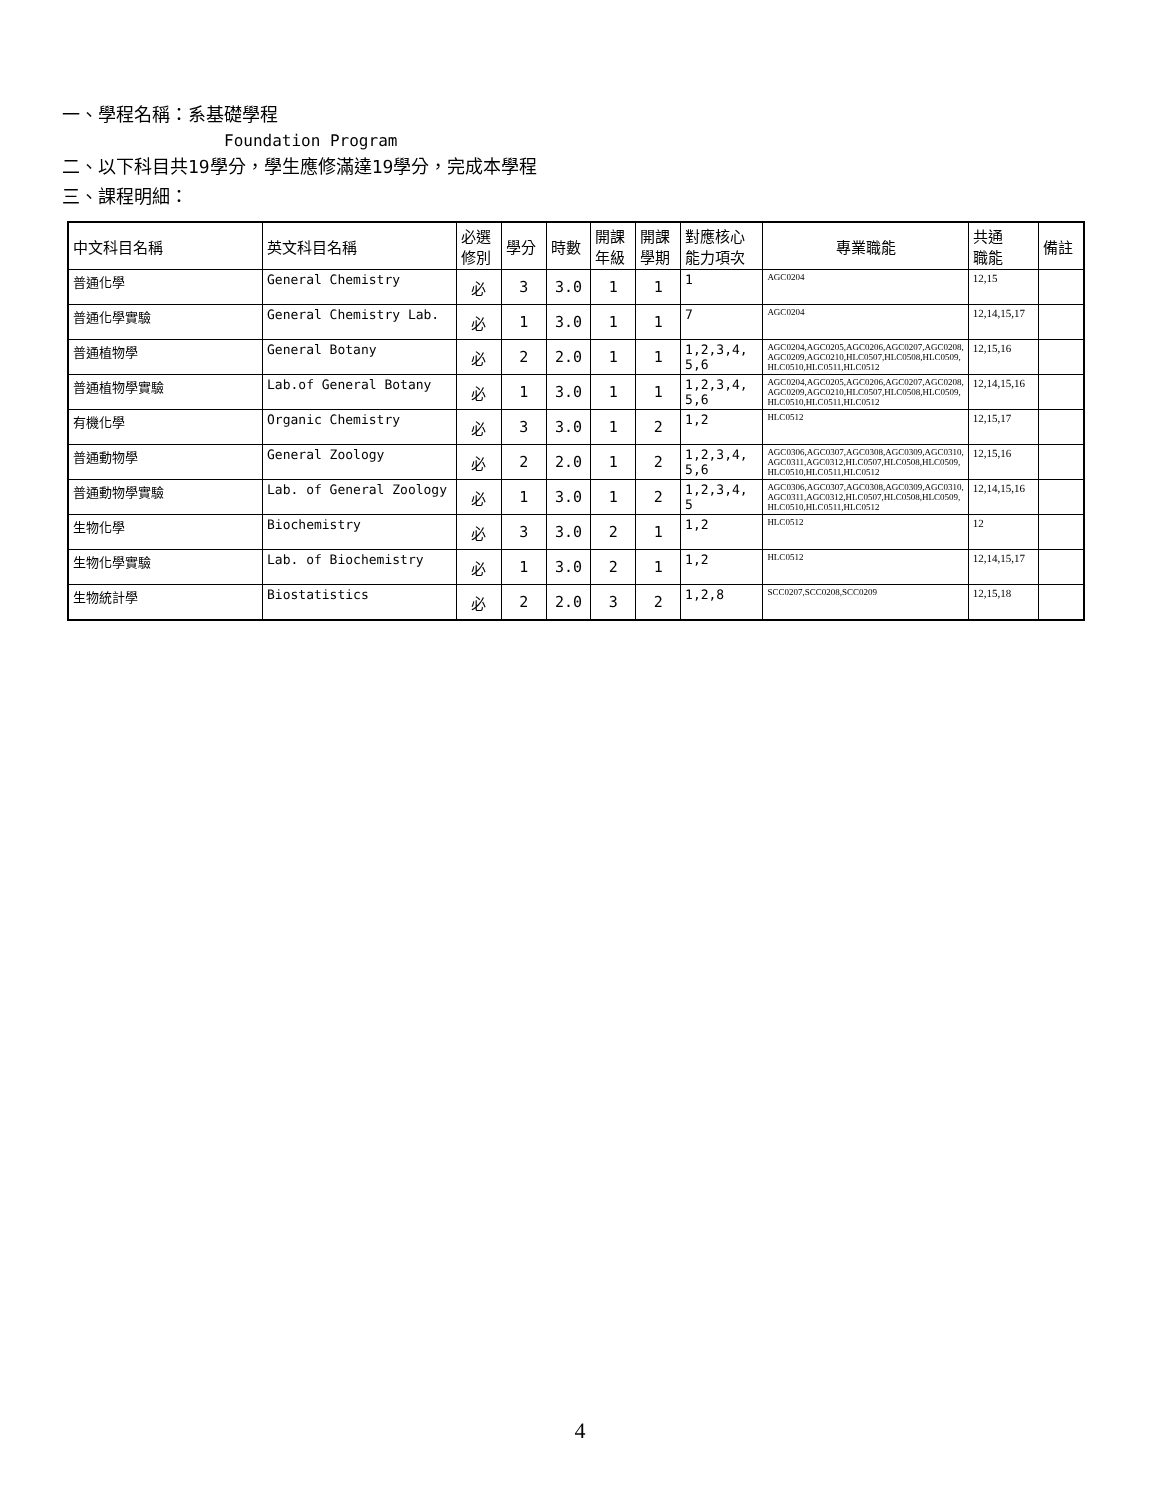一、學程名稱：系基礎學程
Foundation Program
二、以下科目共19學分，學生應修滿達19學分，完成本學程
三、課程明細：
| 中文科目名稱 | 英文科目名稱 | 必選 修別 | 學分 | 時數 | 開課 年級 | 開課 學期 | 對應核心 能力項次 | 專業職能 | 共通 職能 | 備註 |
| --- | --- | --- | --- | --- | --- | --- | --- | --- | --- | --- |
| 普通化學 | General Chemistry | 必 | 3 | 3.0 | 1 | 1 | 1 | AGC0204 | 12,15 | |
| 普通化學實驗 | General Chemistry Lab. | 必 | 1 | 3.0 | 1 | 1 | 7 | AGC0204 | 12,14,15,17 | |
| 普通植物學 | General Botany | 必 | 2 | 2.0 | 1 | 1 | 1,2,3,4, 5,6 | AGC0204,AGC0205,AGC0206,AGC0207,AGC0208, AGC0209,AGC0210,HLC0507,HLC0508,HLC0509, HLC0510,HLC0511,HLC0512 | 12,15,16 | |
| 普通植物學實驗 | Lab.of General Botany | 必 | 1 | 3.0 | 1 | 1 | 1,2,3,4, 5,6 | AGC0204,AGC0205,AGC0206,AGC0207,AGC0208, AGC0209,AGC0210,HLC0507,HLC0508,HLC0509, HLC0510,HLC0511,HLC0512 | 12,14,15,16 | |
| 有機化學 | Organic Chemistry | 必 | 3 | 3.0 | 1 | 2 | 1,2 | HLC0512 | 12,15,17 | |
| 普通動物學 | General Zoology | 必 | 2 | 2.0 | 1 | 2 | 1,2,3,4, 5,6 | AGC0306,AGC0307,AGC0308,AGC0309,AGC0310, AGC0311,AGC0312,HLC0507,HLC0508,HLC0509, HLC0510,HLC0511,HLC0512 | 12,15,16 | |
| 普通動物學實驗 | Lab. of General Zoology | 必 | 1 | 3.0 | 1 | 2 | 1,2,3,4, 5 | AGC0306,AGC0307,AGC0308,AGC0309,AGC0310, AGC0311,AGC0312,HLC0507,HLC0508,HLC0509, HLC0510,HLC0511,HLC0512 | 12,14,15,16 | |
| 生物化學 | Biochemistry | 必 | 3 | 3.0 | 2 | 1 | 1,2 | HLC0512 | 12 | |
| 生物化學實驗 | Lab. of Biochemistry | 必 | 1 | 3.0 | 2 | 1 | 1,2 | HLC0512 | 12,14,15,17 | |
| 生物統計學 | Biostatistics | 必 | 2 | 2.0 | 3 | 2 | 1,2,8 | SCC0207,SCC0208,SCC0209 | 12,15,18 | |
4